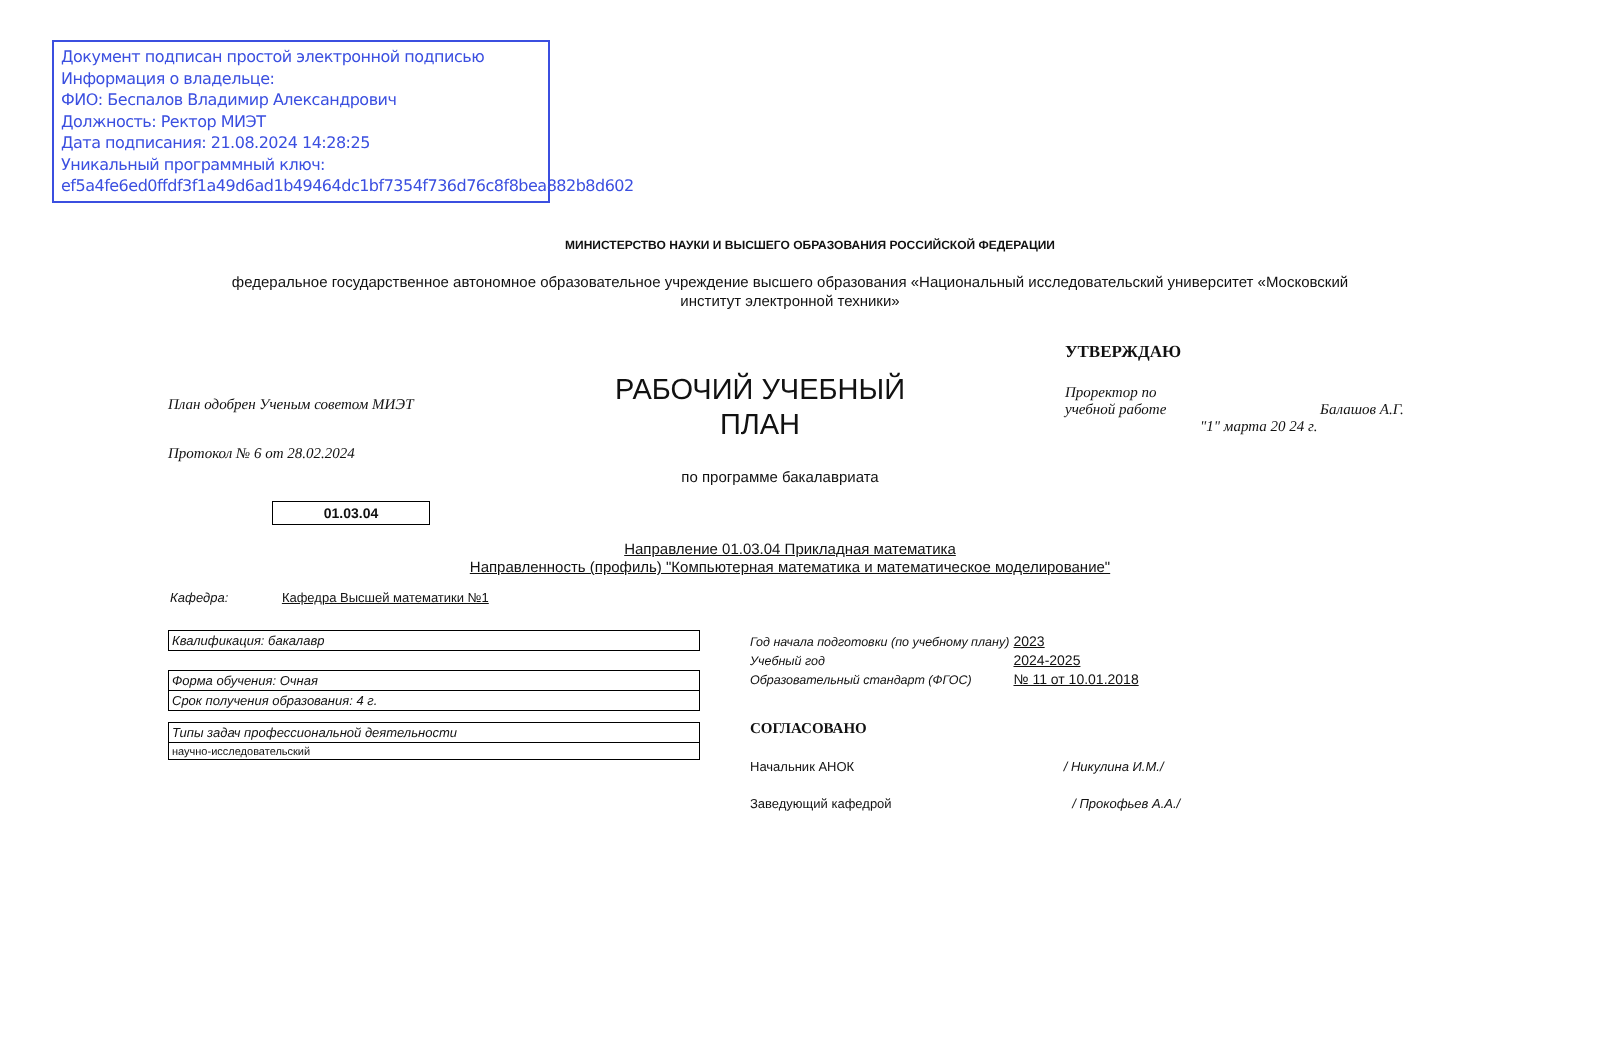Документ подписан простой электронной подписью
Информация о владельце:
ФИО: Беспалов Владимир Александрович
Должность: Ректор МИЭТ
Дата подписания: 21.08.2024 14:28:25
Уникальный программный ключ:
ef5a4fe6ed0ffdf3f1a49d6ad1b49464dc1bf7354f736d76c8f8bea882b8d602
МИНИСТЕРСТВО НАУКИ И ВЫСШЕГО ОБРАЗОВАНИЯ РОССИЙСКОЙ ФЕДЕРАЦИИ
федеральное государственное автономное образовательное учреждение высшего образования «Национальный исследовательский университет «Московский институт электронной техники»
План одобрен Ученым советом МИЭТ
Протокол № 6 от 28.02.2024
РАБОЧИЙ УЧЕБНЫЙ ПЛАН
по программе бакалавриата
01.03.04
УТВЕРЖДАЮ
Проректор по
учебной работе Балашов А.Г.
"1" марта 20 24 г.
Направление 01.03.04 Прикладная математика
Направленность (профиль) "Компьютерная математика и математическое моделирование"
Кафедра: Кафедра Высшей математики №1
| Квалификация: бакалавр |
| Форма обучения: Очная |
| Срок получения образования: 4 г. |
| Типы задач профессиональной деятельности |
| научно-исследовательский |
Год начала подготовки (по учебному плану) 2023
Учебный год 2024-2025
Образовательный стандарт (ФГОС) № 11 от 10.01.2018
СОГЛАСОВАНО
Начальник АНОК / Никулина И.М./
Заведующий кафедрой / Прокофьев А.А./